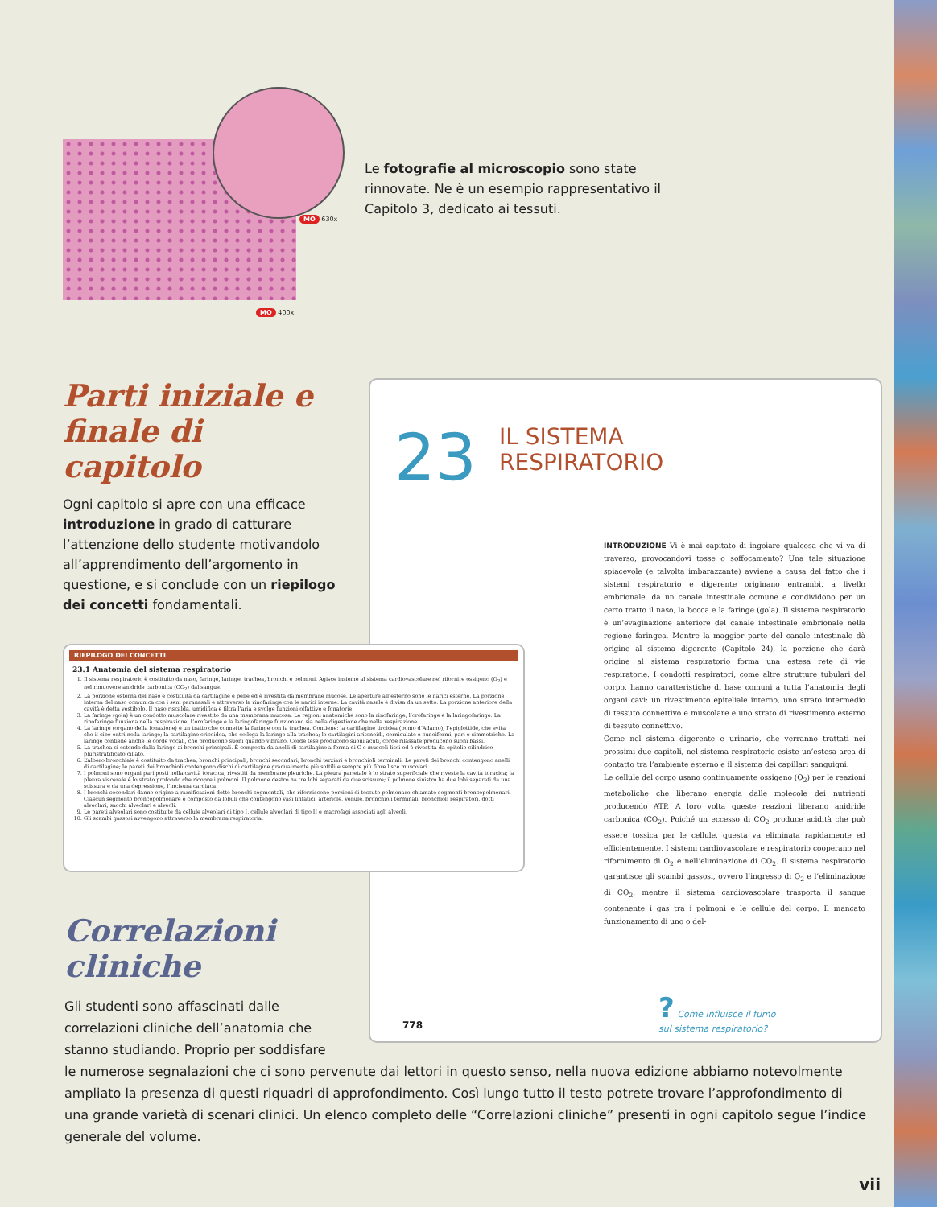MO 630x
MO 400x
Le fotografie al microscopio sono state rinnovate. Ne è un esempio rappresentativo il Capitolo 3, dedicato ai tessuti.
Parti iniziale e finale di capitolo
Ogni capitolo si apre con una efficace introduzione in grado di catturare l’attenzione dello studente motivandolo all’apprendimento dell’argomento in questione, e si conclude con un riepilogo dei concetti fondamentali.
23
IL SISTEMA
RESPIRATORIO
INTRODUZIONE Vi è mai capitato di ingoiare qualcosa che vi va di traverso, provocandovi tosse o soffocamento? Una tale situazione spiacevole (e talvolta imbarazzante) avviene a causa del fatto che i sistemi respiratorio e digerente originano entrambi, a livello embrionale, da un canale intestinale comune e condividono per un certo tratto il naso, la bocca e la faringe (gola). Il sistema respiratorio è un’evaginazione anteriore del canale intestinale embrionale nella regione faringea. Mentre la maggior parte del canale intestinale dà origine al sistema digerente (Capitolo 24), la porzione che darà origine al sistema respiratorio forma una estesa rete di vie respiratorie. I condotti respiratori, come altre strutture tubulari del corpo, hanno caratteristiche di base comuni a tutta l’anatomia degli organi cavi: un rivestimento epiteliale interno, uno strato intermedio di tessuto connettivo e muscolare e uno strato di rivestimento esterno di tessuto connettivo.
Come nel sistema digerente e urinario, che verranno trattati nei prossimi due capitoli, nel sistema respiratorio esiste un’estesa area di contatto tra l’ambiente esterno e il sistema dei capillari sanguigni.
Le cellule del corpo usano continuamente ossigeno (O<sub>2</sub>) per le reazioni metaboliche che liberano energia dalle molecole dei nutrienti producendo ATP. A loro volta queste reazioni liberano anidride carbonica (CO<sub>2</sub>). Poiché un eccesso di CO<sub>2</sub> produce acidità che può essere tossica per le cellule, questa va eliminata rapidamente ed efficientemente. I sistemi cardiovascolare e respiratorio cooperano nel rifornimento di O<sub>2</sub> e nell’eliminazione di CO<sub>2</sub>. Il sistema respiratorio garantisce gli scambi gassosi, ovvero l’ingresso di O<sub>2</sub> e l’eliminazione di CO<sub>2</sub>, mentre il sistema cardiovascolare trasporta il sangue contenente i gas tra i polmoni e le cellule del corpo. Il mancato funzionamento di uno o del-
? Come influisce il fumo
sul sistema respiratorio?
778
RIEPILOGO DEI CONCETTI
23.1 Anatomia del sistema respiratorio
1. Il sistema respiratorio è costituito da naso, faringe, laringe, trachea, bronchi e polmoni. Agisce insieme al sistema cardiovascolare nel rifornire ossigeno (O<sub>2</sub>) e nel rimuovere anidride carbonica (CO<sub>2</sub>) dal sangue.
2. La porzione esterna del naso è costituita da cartilagine e pelle ed è rivestita da membrane mucose. Le aperture all’esterno sono le narici esterne. La porzione interna del naso comunica con i seni paranasali e attraverso la rinofaringe con le narici interne. La cavità nasale è divisa da un setto. La porzione anteriore della cavità è detta vestibolo. Il naso riscalda, umidifica e filtra l’aria e svolge funzioni olfattive e fonatorie.
3. La faringe (gola) è un condotto muscolare rivestito da una membrana mucosa. Le regioni anatomiche sono la rinofaringe, l’orofaringe e la laringofaringe. La rinofaringe funziona nella respirazione. L’orofaringe e la laringofaringe funzionano sia nella digestione che nella respirazione.
4. La laringe (organo della fonazione) è un tratto che connette la faringe con la trachea. Contiene: la cartilagine tiroidea (pomo d’Adamo); l’epiglottide, che evita che il cibo entri nella laringe; la cartilagine cricoidea, che collega la laringe alla trachea; le cartilagini aritenoidi, corniculate e cuneiformi, pari e simmetriche. La laringe contiene anche le corde vocali, che producono suoni quando vibrano. Corde tese producono suoni acuti, corde rilassate producono suoni bassi.
5. La trachea si estende dalla laringe ai bronchi principali. È composta da anelli di cartilagine a forma di C e muscoli lisci ed è rivestita da epitelio cilindrico pluristratificato ciliato.
6. L’albero bronchiale è costituito da trachea, bronchi principali, bronchi secondari, bronchi terziari e bronchioli terminali. Le pareti dei bronchi contengono anelli di cartilagine; le pareti dei bronchioli contengono dischi di cartilagine gradualmente più sottili e sempre più fibre lisce muscolari.
7. I polmoni sono organi pari posti nella cavità toracica, rivestiti da membrane pleuriche. La pleura parietale è lo strato superficiale che riveste la cavità toracica; la pleura viscerale è lo strato profondo che ricopre i polmoni. Il polmone destro ha tre lobi separati da due scissure; il polmone sinistro ha due lobi separati da una scissura e da una depressione, l’incisura cardiaca.
8. I bronchi secondari danno origine a ramificazioni dette bronchi segmentali, che riforniscono porzioni di tessuto polmonare chiamate segmenti broncopolmonari. Ciascun segmento broncopolmonare è composto da lobuli che contengono vasi linfatici, arteriole, venule, bronchioli terminali, bronchioli respiratori, dotti alveolari, sacchi alveolari e alveoli.
9. Le pareti alveolari sono costituite da cellule alveolari di tipo I, cellule alveolari di tipo II e macrofagi associati agli alveoli.
10. Gli scambi gassosi avvengono attraverso la membrana respiratoria.
Correlazioni
cliniche
Gli studenti sono affascinati dalle correlazioni cliniche dell’anatomia che stanno studiando. Proprio per soddisfare
le numerose segnalazioni che ci sono pervenute dai lettori in questo senso, nella nuova edizione abbiamo notevolmente ampliato la presenza di questi riquadri di approfondimento. Così lungo tutto il testo potrete trovare l’approfondimento di una grande varietà di scenari clinici. Un elenco completo delle “Correlazioni cliniche” presenti in ogni capitolo segue l’indice generale del volume.
vii